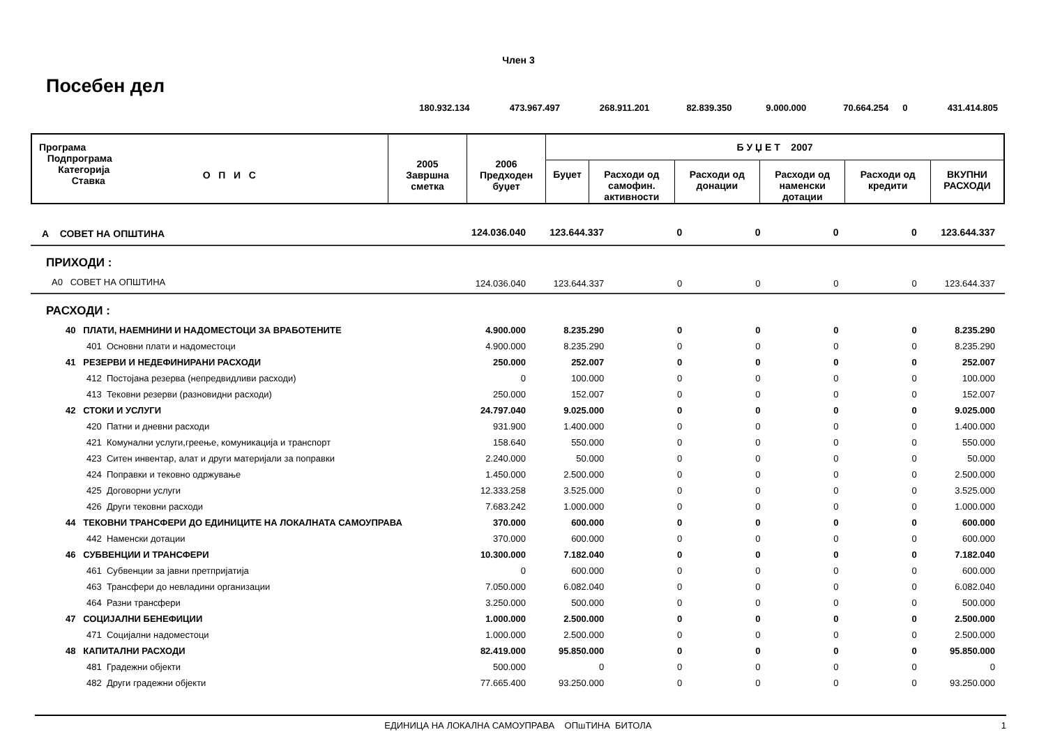Член 3
Посебен дел
| | 180.932.134 | 473.967.497 | 268.911.201 | 82.839.350 | 9.000.000 | 70.664.254 | 0 | 431.414.805 |
| Програма Подпрограма Категорија Ставка О П И С | 2005 Завршна сметка | 2006 Предходен буџет | Б У Џ Е Т 2007 | | | | | |
| --- | --- | --- | --- | --- | --- | --- | --- | --- |
| | | | Буџет | Расходи од самофин. активности | Расходи од донации | Расходи од наменски дотации | Расходи од кредити | ВКУПНИ РАСХОДИ |
| А СОВЕТ НА ОПШТИНА | 124.036.040 | 123.644.337 | 0 | 0 | 0 | 0 | 123.644.337 |
| ПРИХОДИ : | | | | | | | |
| А0 СОВЕТ НА ОПШТИНА | 124.036.040 | 123.644.337 | 0 | 0 | 0 | 0 | 123.644.337 |
| РАСХОДИ : | | | | | | | |
| 40 ПЛАТИ, НАЕМНИНИ И НАДОМЕСТОЦИ ЗА ВРАБОТЕНИТЕ | 4.900.000 | 8.235.290 | 0 | 0 | 0 | 0 | 8.235.290 |
| 401 Основни плати и надоместоци | 4.900.000 | 8.235.290 | 0 | 0 | 0 | 0 | 8.235.290 |
| 41 РЕЗЕРВИ И НЕДЕФИНИРАНИ РАСХОДИ | 250.000 | 252.007 | 0 | 0 | 0 | 0 | 252.007 |
| 412 Постојана резерва (непредвидливи расходи) | 0 | 100.000 | 0 | 0 | 0 | 0 | 100.000 |
| 413 Тековни резерви (разновидни расходи) | 250.000 | 152.007 | 0 | 0 | 0 | 0 | 152.007 |
| 42 СТОКИ И УСЛУГИ | 24.797.040 | 9.025.000 | 0 | 0 | 0 | 0 | 9.025.000 |
| 420 Патни и дневни расходи | 931.900 | 1.400.000 | 0 | 0 | 0 | 0 | 1.400.000 |
| 421 Комунални услуги,греење, комуникација и транспорт | 158.640 | 550.000 | 0 | 0 | 0 | 0 | 550.000 |
| 423 Ситен инвентар, алат и други материјали за поправки | 2.240.000 | 50.000 | 0 | 0 | 0 | 0 | 50.000 |
| 424 Поправки и тековно одржување | 1.450.000 | 2.500.000 | 0 | 0 | 0 | 0 | 2.500.000 |
| 425 Договорни услуги | 12.333.258 | 3.525.000 | 0 | 0 | 0 | 0 | 3.525.000 |
| 426 Други тековни расходи | 7.683.242 | 1.000.000 | 0 | 0 | 0 | 0 | 1.000.000 |
| 44 ТЕКОВНИ ТРАНСФЕРИ ДО ЕДИНИЦИТЕ НА ЛОКАЛНАТА САМОУПРАВА | 370.000 | 600.000 | 0 | 0 | 0 | 0 | 600.000 |
| 442 Наменски дотации | 370.000 | 600.000 | 0 | 0 | 0 | 0 | 600.000 |
| 46 СУБВЕНЦИИ И ТРАНСФЕРИ | 10.300.000 | 7.182.040 | 0 | 0 | 0 | 0 | 7.182.040 |
| 461 Субвенции за јавни претпријатија | 0 | 600.000 | 0 | 0 | 0 | 0 | 600.000 |
| 463 Трансфери до невладини организации | 7.050.000 | 6.082.040 | 0 | 0 | 0 | 0 | 6.082.040 |
| 464 Разни трансфери | 3.250.000 | 500.000 | 0 | 0 | 0 | 0 | 500.000 |
| 47 СОЦИЈАЛНИ БЕНЕФИЦИИ | 1.000.000 | 2.500.000 | 0 | 0 | 0 | 0 | 2.500.000 |
| 471 Социјални надоместоци | 1.000.000 | 2.500.000 | 0 | 0 | 0 | 0 | 2.500.000 |
| 48 КАПИТАЛНИ РАСХОДИ | 82.419.000 | 95.850.000 | 0 | 0 | 0 | 0 | 95.850.000 |
| 481 Градежни објекти | 500.000 | 0 | 0 | 0 | 0 | 0 | 0 |
| 482 Други градежни објекти | 77.665.400 | 93.250.000 | 0 | 0 | 0 | 0 | 93.250.000 |
ЕДИНИЦА НА ЛОКАЛНА САМОУПРАВА ОПшТИНА БИТОЛА
1